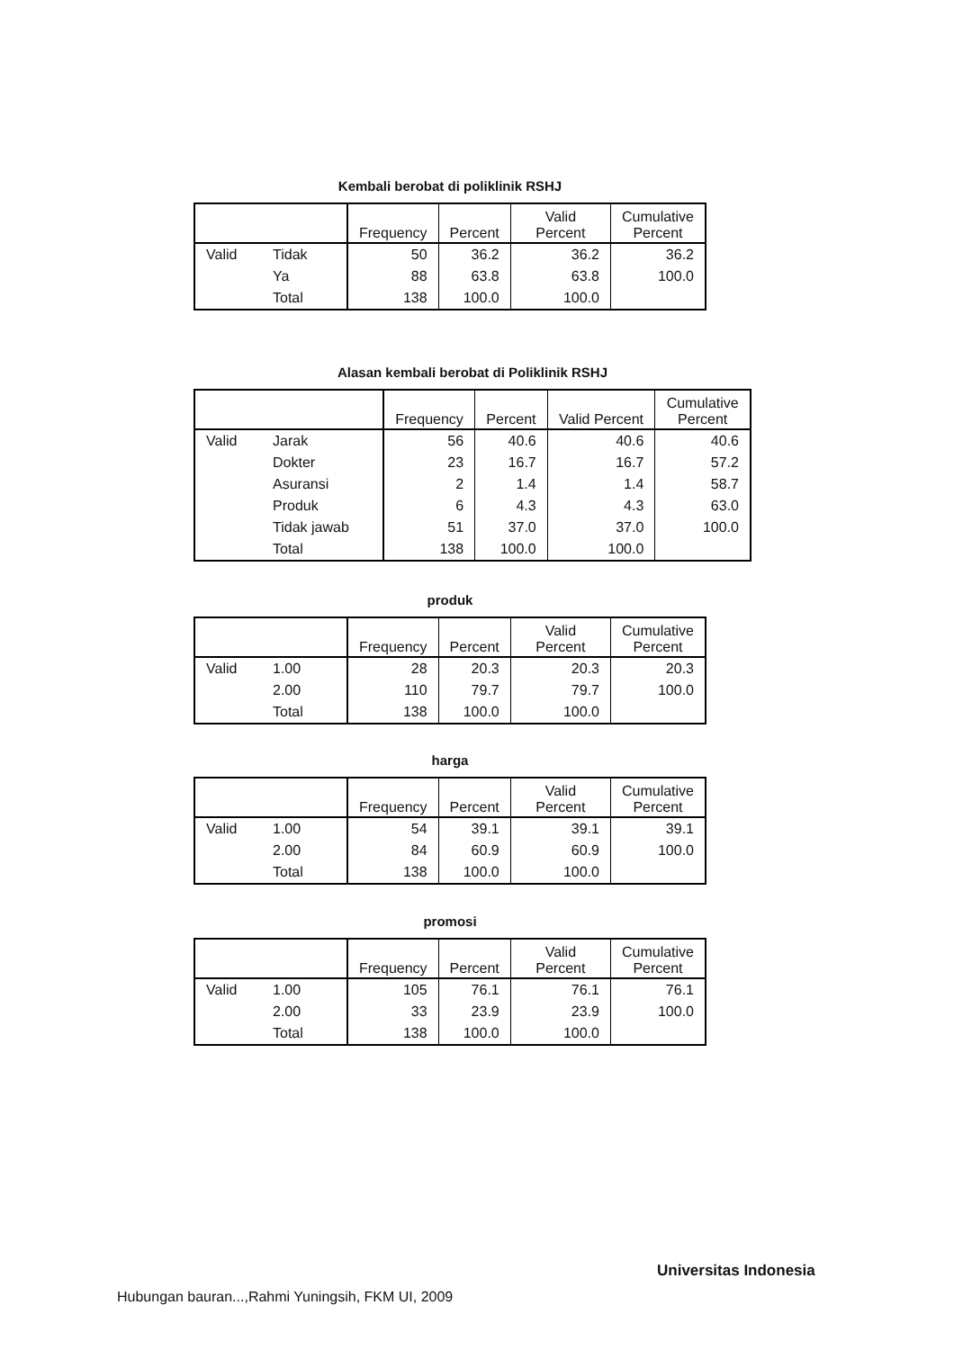Kembali berobat di poliklinik RSHJ
| | | Frequency | Percent | Valid Percent | Cumulative Percent |
| --- | --- | --- | --- | --- | --- |
| Valid | Tidak | 50 | 36.2 | 36.2 | 36.2 |
| | Ya | 88 | 63.8 | 63.8 | 100.0 |
| | Total | 138 | 100.0 | 100.0 | |
Alasan kembali berobat di Poliklinik RSHJ
| | | Frequency | Percent | Valid Percent | Cumulative Percent |
| --- | --- | --- | --- | --- | --- |
| Valid | Jarak | 56 | 40.6 | 40.6 | 40.6 |
| | Dokter | 23 | 16.7 | 16.7 | 57.2 |
| | Asuransi | 2 | 1.4 | 1.4 | 58.7 |
| | Produk | 6 | 4.3 | 4.3 | 63.0 |
| | Tidak jawab | 51 | 37.0 | 37.0 | 100.0 |
| | Total | 138 | 100.0 | 100.0 | |
produk
| | | Frequency | Percent | Valid Percent | Cumulative Percent |
| --- | --- | --- | --- | --- | --- |
| Valid | 1.00 | 28 | 20.3 | 20.3 | 20.3 |
| | 2.00 | 110 | 79.7 | 79.7 | 100.0 |
| | Total | 138 | 100.0 | 100.0 | |
harga
| | | Frequency | Percent | Valid Percent | Cumulative Percent |
| --- | --- | --- | --- | --- | --- |
| Valid | 1.00 | 54 | 39.1 | 39.1 | 39.1 |
| | 2.00 | 84 | 60.9 | 60.9 | 100.0 |
| | Total | 138 | 100.0 | 100.0 | |
promosi
| | | Frequency | Percent | Valid Percent | Cumulative Percent |
| --- | --- | --- | --- | --- | --- |
| Valid | 1.00 | 105 | 76.1 | 76.1 | 76.1 |
| | 2.00 | 33 | 23.9 | 23.9 | 100.0 |
| | Total | 138 | 100.0 | 100.0 | |
Universitas Indonesia
Hubungan bauran...,Rahmi Yuningsih, FKM UI, 2009